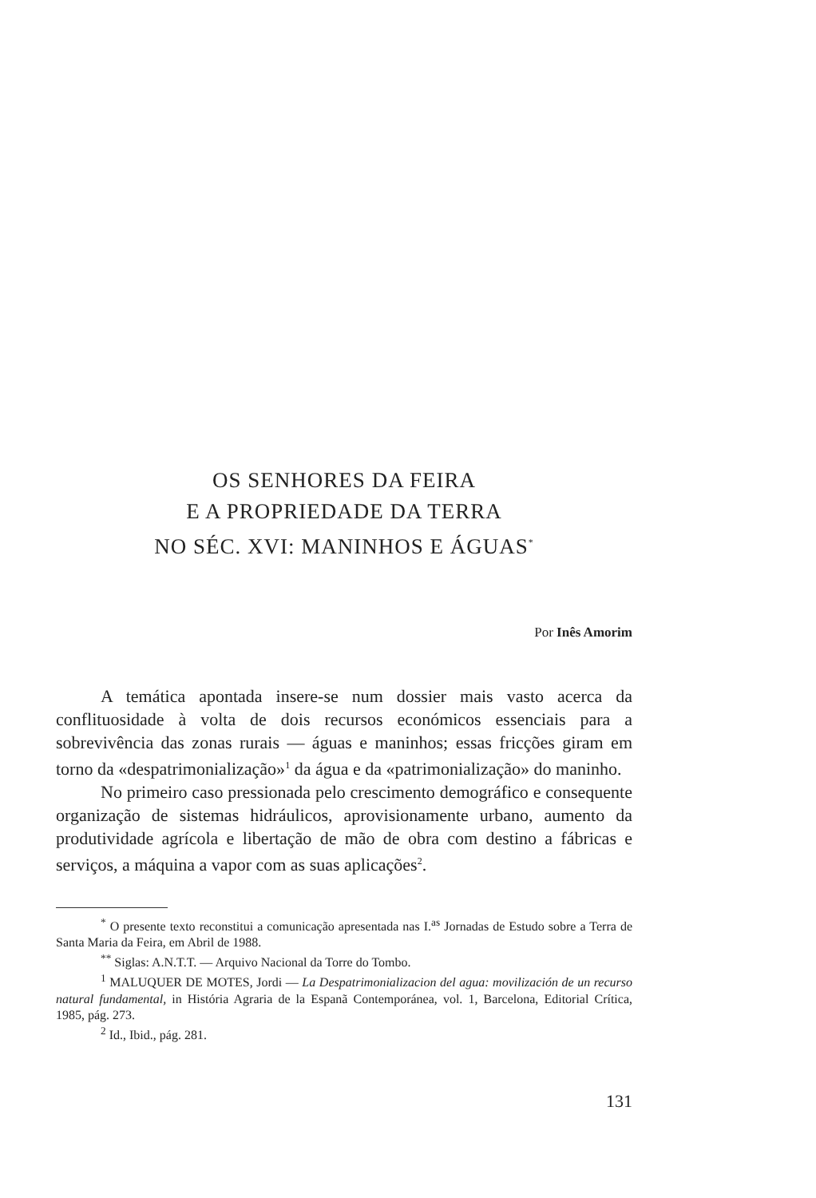OS SENHORES DA FEIRA
E A PROPRIEDADE DA TERRA
NO SÉC. XVI: MANINHOS E ÁGUAS<sup>*</sup>
Por Inês Amorim
A temática apontada insere-se num dossier mais vasto acerca da conflituosidade à volta de dois recursos económicos essenciais para a sobrevivência das zonas rurais — águas e maninhos; essas fricções giram em torno da «despatrimonialização»<sup>1</sup> da água e da «patrimonialização» do maninho.
No primeiro caso pressionada pelo crescimento demográfico e consequente organização de sistemas hidráulicos, aprovisionamente urbano, aumento da produtividade agrícola e libertação de mão de obra com destino a fábricas e serviços, a máquina a vapor com as suas aplicações<sup>2</sup>.
<sup>*</sup> O presente texto reconstitui a comunicação apresentada nas I.<sup>as</sup> Jornadas de Estudo sobre a Terra de Santa Maria da Feira, em Abril de 1988.
<sup>**</sup> Siglas: A.N.T.T. — Arquivo Nacional da Torre do Tombo.
<sup>1</sup> MALUQUER DE MOTES, Jordi — La Despatrimonializacion del agua: movilización de un recurso natural fundamental, in História Agraria de la Espanã Contemporánea, vol. 1, Barcelona, Editorial Crítica, 1985, pág. 273.
<sup>2</sup> Id., Ibid., pág. 281.
131